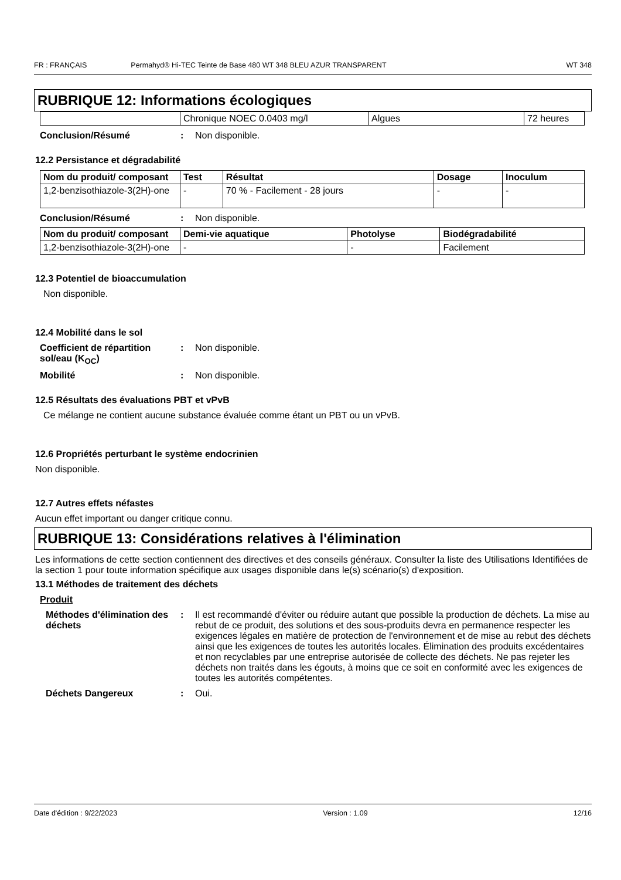FR : FRANÇAIS Permahyd® Hi-TEC Teinte de Base 480 WT 348 BLEU AZUR TRANSPARENT WT 348
RUBRIQUE 12: Informations écologiques
| | Chronique NOEC 0.0403 mg/l | Algues | 72 heures |
Conclusion/Résumé: Non disponible.
12.2 Persistance et dégradabilité
| Nom du produit/ composant | Test | Résultat | Dosage | Inoculum |
| --- | --- | --- | --- | --- |
| 1,2-benzisothiazole-3(2H)-one | - | 70 % - Facilement - 28 jours | - | - |
Conclusion/Résumé: Non disponible.
| Nom du produit/ composant | Demi-vie aquatique | Photolyse | Biodégradabilité |
| --- | --- | --- | --- |
| 1,2-benzisothiazole-3(2H)-one | - | - | Facilement |
12.3 Potentiel de bioaccumulation
Non disponible.
12.4 Mobilité dans le sol
Coefficient de répartition sol/eau (K<sub>OC</sub>): Non disponible.
Mobilité: Non disponible.
12.5 Résultats des évaluations PBT et vPvB
Ce mélange ne contient aucune substance évaluée comme étant un PBT ou un vPvB.
12.6 Propriétés perturbant le système endocrinien
Non disponible.
12.7 Autres effets néfastes
Aucun effet important ou danger critique connu.
RUBRIQUE 13: Considérations relatives à l'élimination
Les informations de cette section contiennent des directives et des conseils généraux. Consulter la liste des Utilisations Identifiées de la section 1 pour toute information spécifique aux usages disponible dans le(s) scénario(s) d'exposition.
13.1 Méthodes de traitement des déchets
Produit
Méthodes d'élimination des déchets: Il est recommandé d'éviter ou réduire autant que possible la production de déchets. La mise au rebut de ce produit, des solutions et des sous-produits devra en permanence respecter les exigences légales en matière de protection de l'environnement et de mise au rebut des déchets ainsi que les exigences de toutes les autorités locales. Élimination des produits excédentaires et non recyclables par une entreprise autorisée de collecte des déchets. Ne pas rejeter les déchets non traités dans les égouts, à moins que ce soit en conformité avec les exigences de toutes les autorités compétentes.
Déchets Dangereux: Oui.
Date d'édition : 9/22/2023 Version : 1.09 12/16